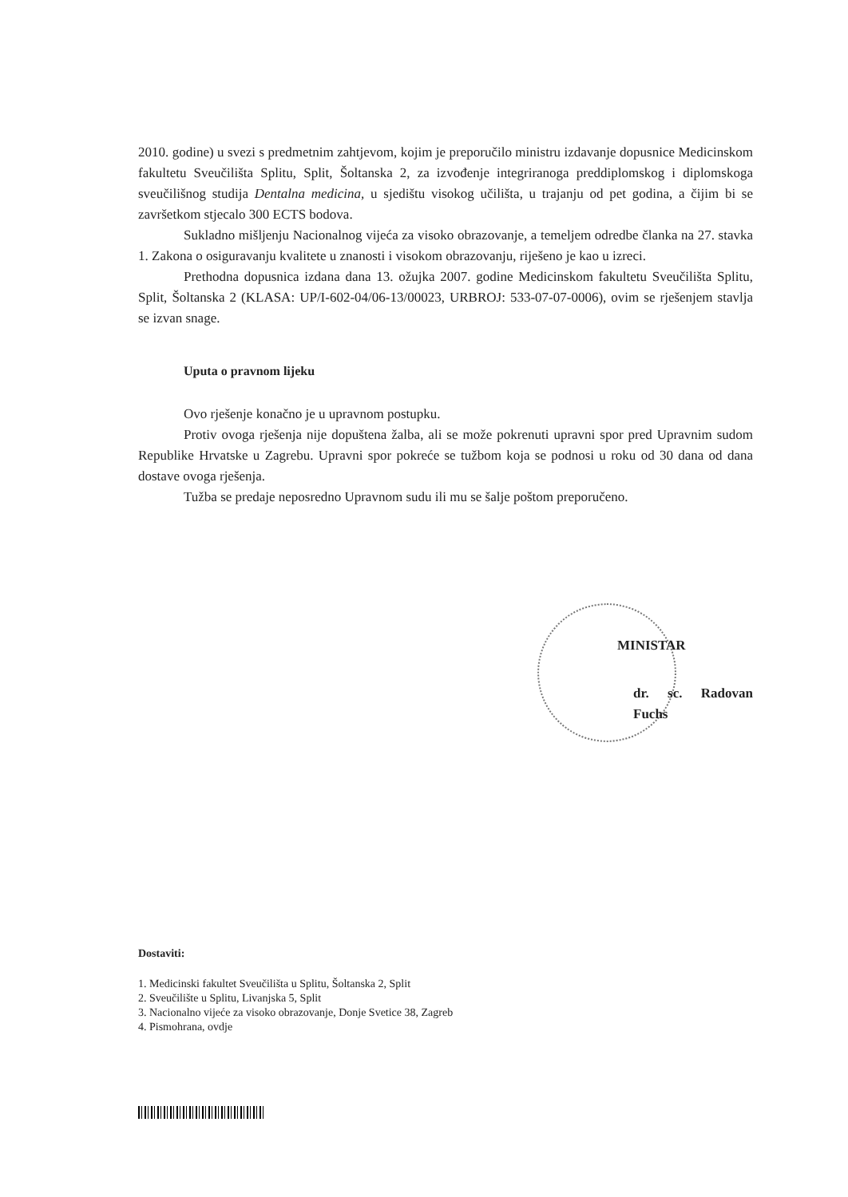2010. godine) u svezi s predmetnim zahtjevom, kojim je preporučilo ministru izdavanje dopusnice Medicinskom fakultetu Sveučilišta Splitu, Split, Šoltanska 2, za izvođenje integriranoga preddiplomskog i diplomskoga sveučilišnog studija Dentalna medicina, u sjedištu visokog učilišta, u trajanju od pet godina, a čijim bi se završetkom stjecalo 300 ECTS bodova.
Sukladno mišljenju Nacionalnog vijeća za visoko obrazovanje, a temeljem odredbe članka na 27. stavka 1. Zakona o osiguravanju kvalitete u znanosti i visokom obrazovanju, riješeno je kao u izreci.
Prethodna dopusnica izdana dana 13. ožujka 2007. godine Medicinskom fakultetu Sveučilišta Splitu, Split, Šoltanska 2 (KLASA: UP/I-602-04/06-13/00023, URBROJ: 533-07-07-0006), ovim se rješenjem stavlja se izvan snage.
Uputa o pravnom lijeku
Ovo rješenje konačno je u upravnom postupku.
Protiv ovoga rješenja nije dopuštena žalba, ali se može pokrenuti upravni spor pred Upravnim sudom Republike Hrvatske u Zagrebu. Upravni spor pokreće se tužbom koja se podnosi u roku od 30 dana od dana dostave ovoga rješenja.
Tužba se predaje neposredno Upravnom sudu ili mu se šalje poštom preporučeno.
MINISTAR
dr. sc. Radovan Fuchs
Dostaviti:
1. Medicinski fakultet Sveučilišta u Splitu, Šoltanska 2, Split
2. Sveučilište u Splitu, Livanjska 5, Split
3. Nacionalno vijeće za visoko obrazovanje, Donje Svetice 38, Zagreb
4. Pismohrana, ovdje